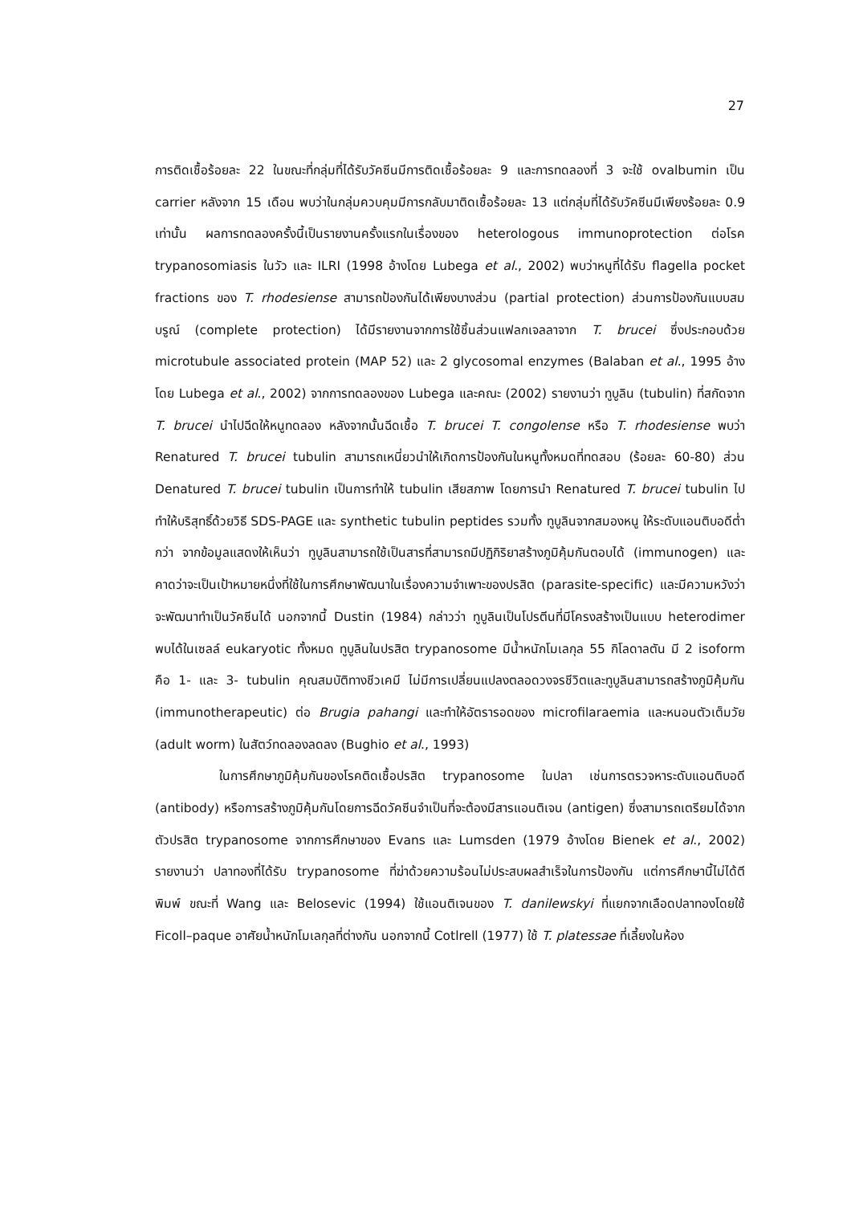27
การติดเชื้อร้อยละ 22 ในขณะที่กลุ่มที่ได้รับวัคซีนมีการติดเชื้อร้อยละ 9 และการทดลองที่ 3 จะใช้ ovalbumin เป็น carrier หลังจาก 15 เดือน พบว่าในกลุ่มควบคุมมีการกลับมาติดเชื้อร้อยละ 13 แต่กลุ่มที่ได้รับวัคซีนมีเพียงร้อยละ 0.9 เท่านั้น ผลการทดลองครั้งนี้เป็นรายงานครั้งแรกในเรื่องของ heterologous immunoprotection ต่อโรค trypanosomiasis ในวัว และ ILRI (1998 อ้างโดย Lubega et al., 2002) พบว่าหนูที่ได้รับ flagella pocket fractions ของ T. rhodesiense สามารถป้องกันได้เพียงบางส่วน (partial protection) ส่วนการป้องกันแบบสมบรูณ์ (complete protection) ได้มีรายงานจากการใช้ชิ้นส่วนแฟลกเจลลาจาก T. brucei ซึ่งประกอบด้วย microtubule associated protein (MAP 52) และ 2 glycosomal enzymes (Balaban et al., 1995 อ้างโดย Lubega et al., 2002) จากการทดลองของ Lubega และคณะ (2002) รายงานว่า ทูบูลิน (tubulin) ที่สกัดจาก T. brucei นำไปฉีดให้หนูทดลอง หลังจากนั้นฉีดเชื้อ T. brucei T. congolense หรือ T. rhodesiense พบว่า Renatured T. brucei tubulin สามารถเหนี่ยวนำให้เกิดการป้องกันในหนูทั้งหมดที่ทดสอบ (ร้อยละ 60-80) ส่วน Denatured T. brucei tubulin เป็นการทำให้ tubulin เสียสภาพ โดยการนำ Renatured T. brucei tubulin ไปทำให้บริสุทธิ์ด้วยวิธี SDS-PAGE และ synthetic tubulin peptides รวมทั้ง ทูบูลินจากสมองหนู ให้ระดับแอนติบอดีต่ำกว่า จากข้อมูลแสดงให้เห็นว่า ทูบูลินสามารถใช้เป็นสารที่สามารถมีปฏิกิริยาสร้างภูมิคุ้มกันตอบได้ (immunogen) และคาดว่าจะเป็นเป้าหมายหนึ่งที่ใช้ในการศึกษาพัฒนาในเรื่องความจำเพาะของปรสิต (parasite-specific) และมีความหวังว่าจะพัฒนาทำเป็นวัคซีนได้ นอกจากนี้ Dustin (1984) กล่าวว่า ทูบูลินเป็นโปรตีนที่มีโครงสร้างเป็นแบบ heterodimer พบได้ในเซลล์ eukaryotic ทั้งหมด ทูบูลินในปรสิต trypanosome มีน้ำหนักโมเลกุล 55 กิโลดาลตัน มี 2 isoform คือ 1- และ 3- tubulin คุณสมบัติทางชีวเคมี ไม่มีการเปลี่ยนแปลงตลอดวงจรชีวิตและทูบูลินสามารถสร้างภูมิคุ้มกัน (immunotherapeutic) ต่อ Brugia pahangi และทำให้อัตรารอดของ microfilaraemia และหนอนตัวเต็มวัย (adult worm) ในสัตว์ทดลองลดลง (Bughio et al., 1993)
ในการศึกษาภูมิคุ้มกันของโรคติดเชื้อปรสิต trypanosome ในปลา เช่นการตรวจหาระดับแอนติบอดี (antibody) หรือการสร้างภูมิคุ้มกันโดยการฉีดวัคซีนจำเป็นที่จะต้องมีสารแอนติเจน (antigen) ซึ่งสามารถเตรียมได้จากตัวปรสิต trypanosome จากการศึกษาของ Evans และ Lumsden (1979 อ้างโดย Bienek et al., 2002) รายงานว่า ปลาทองที่ได้รับ trypanosome ที่ฆ่าด้วยความร้อนไม่ประสบผลสำเร็จในการป้องกัน แต่การศึกษานี้ไม่ได้ตีพิมพ์ ขณะที่ Wang และ Belosevic (1994) ใช้แอนติเจนของ T. danilewskyi ที่แยกจากเลือดปลาทองโดยใช้ Ficoll–paque อาศัยน้ำหนักโมเลกุลที่ต่างกัน นอกจากนี้ Cotlrell (1977) ใช้ T. platessae ที่เลี้ยงในห้อง